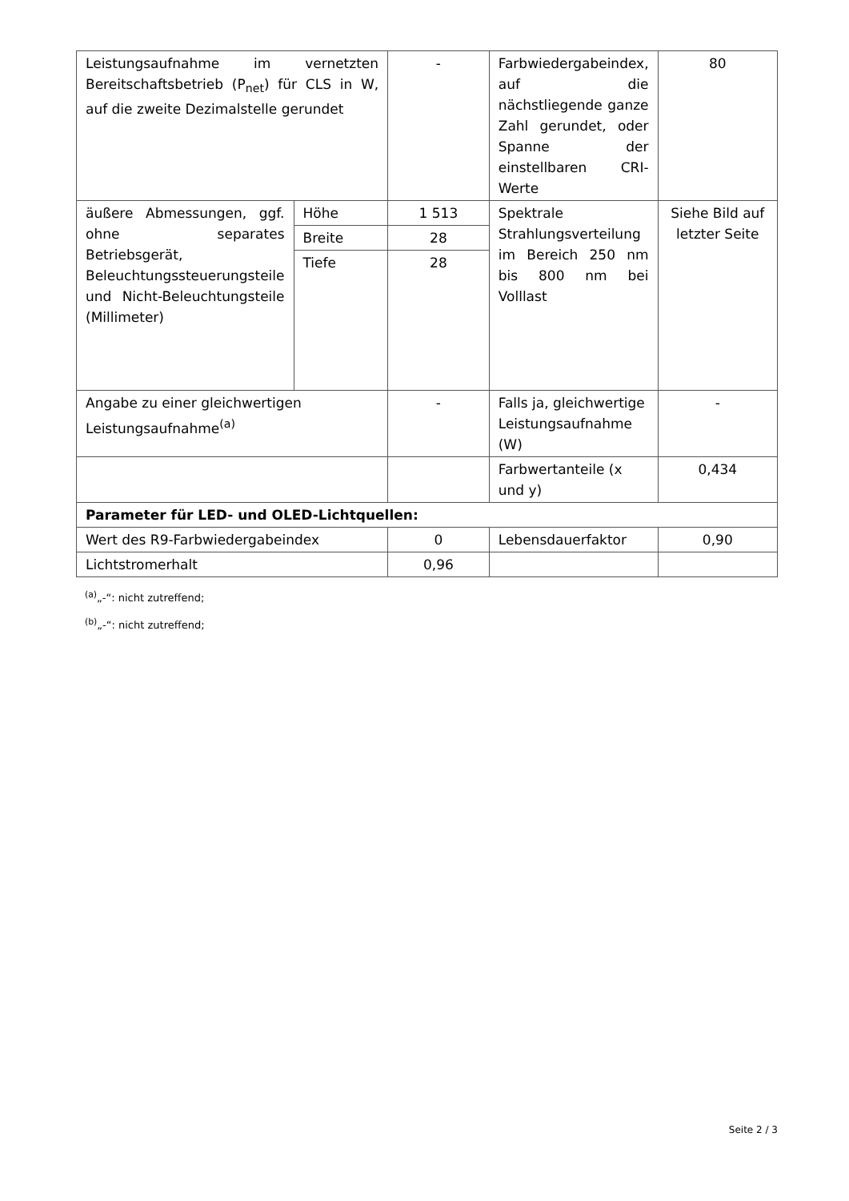| Leistungsaufnahme im vernetzten Bereitschaftsbetrieb (P<sub>net</sub>) für CLS in W, auf die zweite Dezimalstelle gerundet | | - | Farbwiedergabeindex, auf die nächstliegende ganze Zahl gerundet, oder Spanne der einstellbaren CRI-Werte | 80 |
| äußere Abmessungen, ggf. ohne separates Betriebsgerät, Beleuchtungssteuerungsteile und Nicht-Beleuchtungsteile (Millimeter) | Höhe | 1 513 | Spektrale Strahlungsverteilung im Bereich 250 nm bis 800 nm bei Volllast | Siehe Bild auf letzter Seite |
| | Breite | 28 | | |
| | Tiefe | 28 | | |
| Angabe zu einer gleichwertigen Leistungsaufnahme<sup>(a)</sup> | | - | Falls ja, gleichwertige Leistungsaufnahme (W) | - |
| | | | Farbwertanteile (x und y) | 0,434 |
| Parameter für LED- und OLED-Lichtquellen: | | | | |
| Wert des R9-Farbwiedergabeindex | | 0 | Lebensdauerfaktor | 0,90 |
| Lichtstromerhalt | | 0,96 | | |
<sup>(a)</sup>„-“: nicht zutreffend;
<sup>(b)</sup>„-“: nicht zutreffend;
Seite 2 / 3